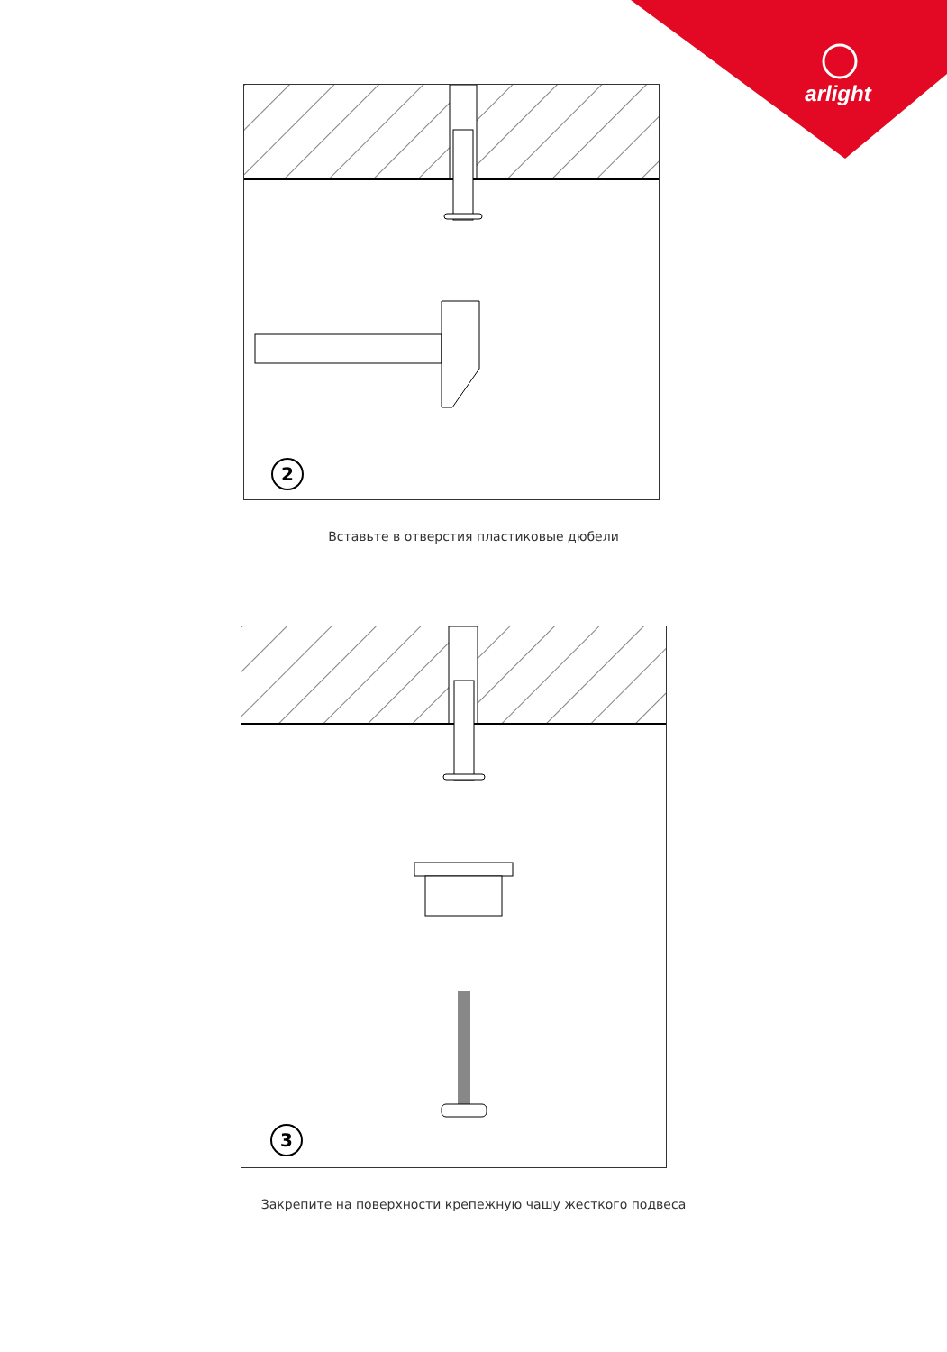arlight
2
Вставьте в отверстия пластиковые дюбели
3
Закрепите на поверхности крепежную чашу жесткого подвеса